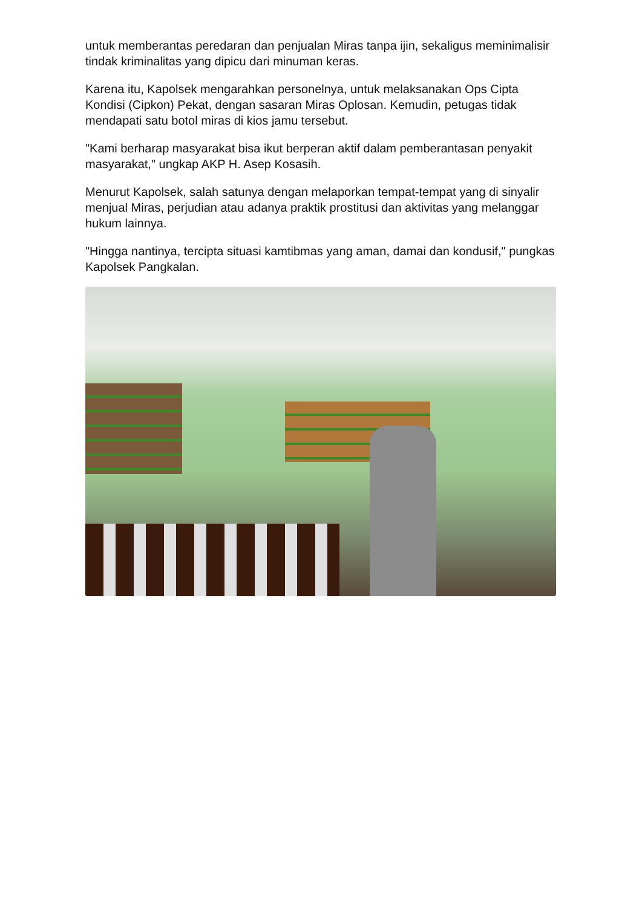untuk memberantas peredaran dan penjualan Miras tanpa ijin, sekaligus meminimalisir tindak kriminalitas yang dipicu dari minuman keras.
Karena itu, Kapolsek mengarahkan personelnya, untuk melaksanakan Ops Cipta Kondisi (Cipkon) Pekat, dengan sasaran Miras Oplosan. Kemudin, petugas tidak mendapati satu botol miras di kios jamu tersebut.
"Kami berharap masyarakat bisa ikut berperan aktif dalam pemberantasan penyakit masyarakat," ungkap AKP H. Asep Kosasih.
Menurut Kapolsek, salah satunya dengan melaporkan tempat-tempat yang di sinyalir menjual Miras, perjudian atau adanya praktik prostitusi dan aktivitas yang melanggar hukum lainnya.
"Hingga nantinya, tercipta situasi kamtibmas yang aman, damai dan kondusif," pungkas Kapolsek Pangkalan.